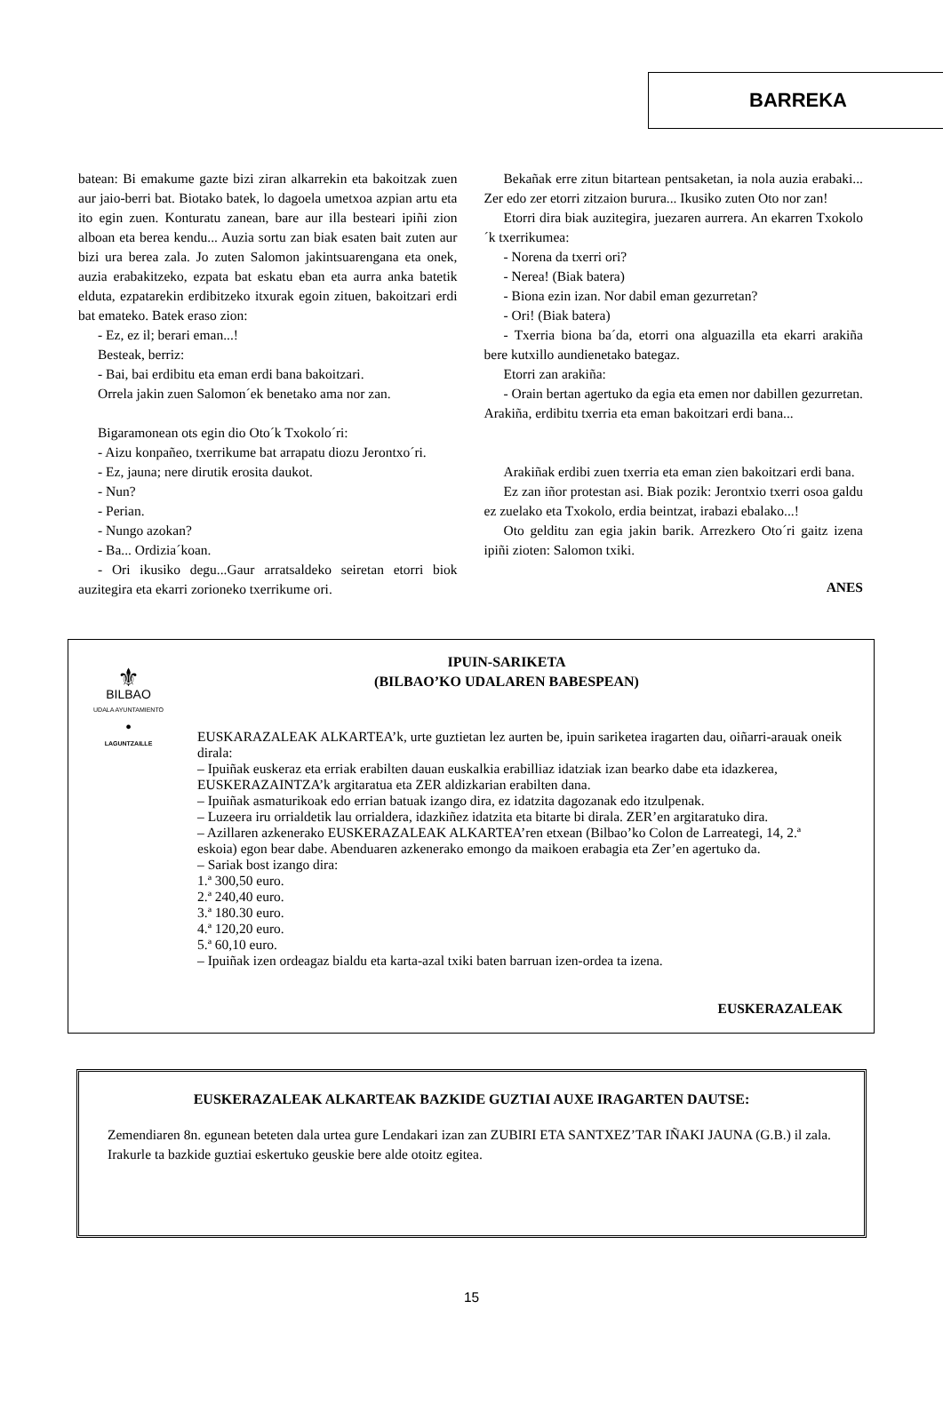BARREKA
batean: Bi emakume gazte bizi ziran alkarrekin eta bakoitzak zuen aur jaio-berri bat. Biotako batek, lo dagoela umetxoa azpian artu eta ito egin zuen. Konturatu zanean, bare aur illa besteari ipiñi zion alboan eta berea kendu... Auzia sortu zan biak esaten bait zuten aur bizi ura berea zala. Jo zuten Salomon jakintsuarengana eta onek, auzia erabakitzeko, ezpata bat eskatu eban eta aurra anka batetik elduta, ezpatarekin erdibitzeko itxurak egoin zituen, bakoitzari erdi bat emateko. Batek eraso zion:
- Ez, ez il; berari eman...!
Besteak, berriz:
- Bai, bai erdibitu eta eman erdi bana bakoitzari.
Orrela jakin zuen Salomon´ek benetako ama nor zan.
Bigaramonean ots egin dio Oto´k Txokolo´ri:
- Aizu konpañeo, txerrikume bat arrapatu diozu Jerontxo´ri.
- Ez, jauna; nere dirutik erosita daukot.
- Nun?
- Perian.
- Nungo azokan?
- Ba... Ordizia´koan.
- Ori ikusiko degu...Gaur arratsaldeko seiretan etorri biok auzitegira eta ekarri zorioneko txerrikume ori.
Bekañak erre zitun bitartean pentsaketan, ia nola auzia erabaki... Zer edo zer etorri zitzaion burura... Ikusiko zuten Oto nor zan!
Etorri dira biak auzitegira, juezaren aurrera. An ekarren Txokolo´k txerrikumea:
- Norena da txerri ori?
- Nerea! (Biak batera)
- Biona ezin izan. Nor dabil eman gezurretan?
- Ori! (Biak batera)
- Txerria biona ba´da, etorri ona alguazilla eta ekarri arakiña bere kutxillo aundienetako bategaz.
Etorri zan arakiña:
- Orain bertan agertuko da egia eta emen nor dabillen gezurretan. Arakiña, erdibitu txerria eta eman bakoitzari erdi bana...
Arakiñak erdibi zuen txerria eta eman zien bakoitzari erdi bana.
Ez zan iñor protestan asi. Biak pozik: Jerontxio txerri osoa galdu ez zuelako eta Txokolo, erdia beintzat, irabazi ebalako...!
Oto gelditu zan egia jakin barik. Arrezkero Oto´ri gaitz izena ipiñi zioten: Salomon txiki.
ANES
⚜
BILBAO
UDALA AYUNTAMIENTO
●
LAGUNTZAILLE
IPUIN-SARIKETA
(BILBAO’KO UDALAREN BABESPEAN)
EUSKARAZALEAK ALKARTEA’k, urte guztietan lez aurten be, ipuin sariketea iragarten dau, oiñarri-arauak oneik dirala:
– Ipuiñak euskeraz eta erriak erabilten dauan euskalkia erabilliaz idatziak izan bearko dabe eta idazkerea, EUSKERAZAINTZA’k argitaratua eta ZER aldizkarian erabilten dana.
– Ipuiñak asmaturikoak edo errian batuak izango dira, ez idatzita dagozanak edo itzulpenak.
– Luzeera iru orrialdetik lau orrialdera, idazkiñez idatzita eta bitarte bi dirala. ZER’en argitaratuko dira.
– Azillaren azkenerako EUSKERAZALEAK ALKARTEA’ren etxean (Bilbao’ko Colon de Larreategi, 14, 2.ª eskoia) egon bear dabe. Abenduaren azkenerako emongo da maikoen erabagia eta Zer’en agertuko da.
– Sariak bost izango dira:
1.ª 300,50 euro.
2.ª 240,40 euro.
3.ª 180.30 euro.
4.ª 120,20 euro.
5.ª 60,10 euro.
– Ipuiñak izen ordeagaz bialdu eta karta-azal txiki baten barruan izen-ordea ta izena.
EUSKERAZALEAK
EUSKERAZALEAK ALKARTEAK BAZKIDE GUZTIAI AUXE IRAGARTEN DAUTSE:
Zemendiaren 8n. egunean beteten dala urtea gure Lendakari izan zan ZUBIRI ETA SANTXEZ’TAR IÑAKI JAUNA (G.B.) il zala.
Irakurle ta bazkide guztiai eskertuko geuskie bere alde otoitz egitea.
15